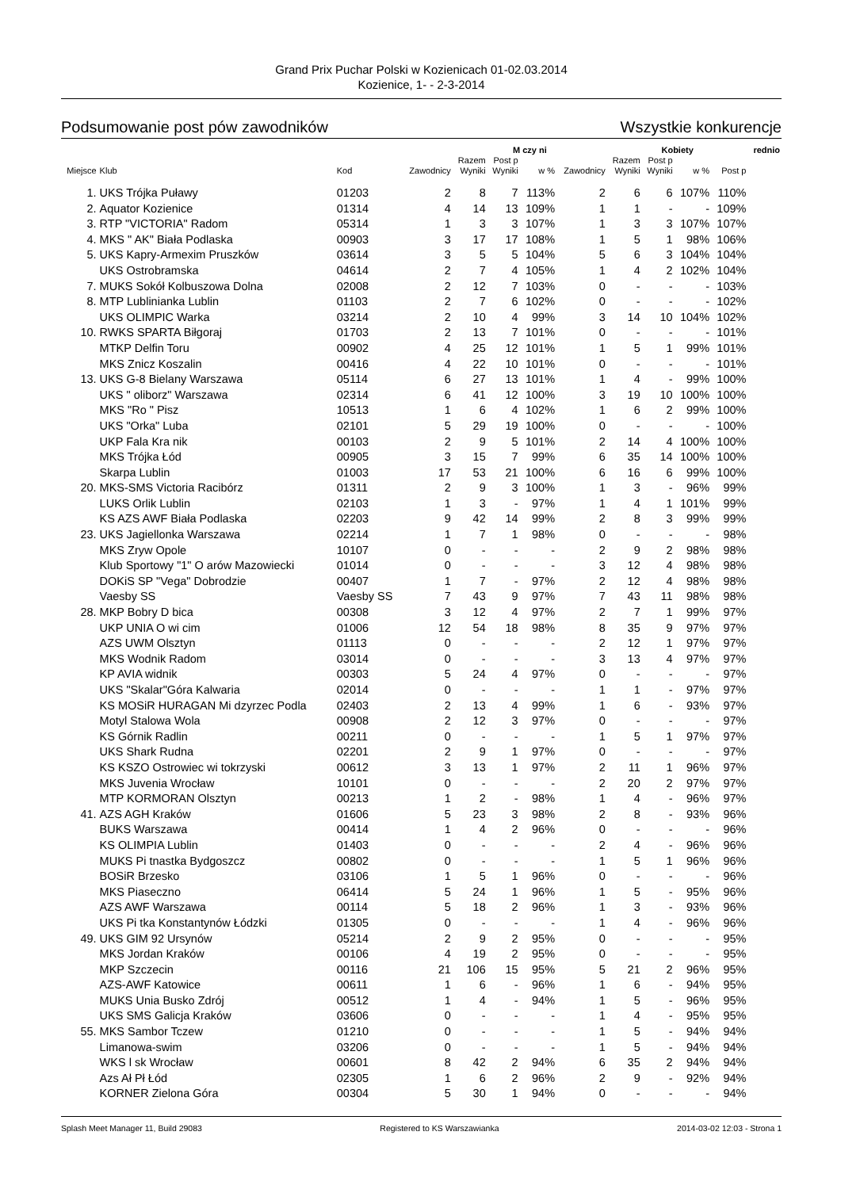Grand Prix Puchar Polski w Kozienicach 01-02.03.2014
Kozienice, 1- - 2-3-2014
Podsumowanie post pów zawodników Wszystkie konkurencje
| | | | | M czy ni | | | | Kobiety | | | | rednio |
| --- | --- | --- | --- | --- | --- | --- | --- | --- | --- | --- | --- | --- |
| Miejsce | Klub | Kod | Zawodnicy | Razem Wyniki | Post p Wyniki | w % | Zawodnicy | Razem Wyniki | Post p Wyniki | w % | Post p | |
| 1. | UKS Trójka Puławy | 01203 | 2 | 8 | 7 | 113% | 2 | 6 | 6 | 107% | 110% | |
| 2. | Aquator Kozienice | 01314 | 4 | 14 | 13 | 109% | 1 | 1 | - | - | 109% | |
| 3. | RTP "VICTORIA" Radom | 05314 | 1 | 3 | 3 | 107% | 1 | 3 | 3 | 107% | 107% | |
| 4. | MKS " AK" Biała Podlaska | 00903 | 3 | 17 | 17 | 108% | 1 | 5 | 1 | 98% | 106% | |
| 5. | UKS Kapry-Armexim Pruszków | 03614 | 3 | 5 | 5 | 104% | 5 | 6 | 3 | 104% | 104% | |
| | UKS Ostrobramska | 04614 | 2 | 7 | 4 | 105% | 1 | 4 | 2 | 102% | 104% | |
| 7. | MUKS Sokół Kolbuszowa Dolna | 02008 | 2 | 12 | 7 | 103% | 0 | - | - | - | 103% | |
| 8. | MTP Lublinianka Lublin | 01103 | 2 | 7 | 6 | 102% | 0 | - | - | - | 102% | |
| | UKS OLIMPIC Warka | 03214 | 2 | 10 | 4 | 99% | 3 | 14 | 10 | 104% | 102% | |
| 10. | RWKS SPARTA Biłgoraj | 01703 | 2 | 13 | 7 | 101% | 0 | - | - | - | 101% | |
| | MTKP Delfin Toru | 00902 | 4 | 25 | 12 | 101% | 1 | 5 | 1 | 99% | 101% | |
| | MKS Znicz Koszalin | 00416 | 4 | 22 | 10 | 101% | 0 | - | - | - | 101% | |
| 13. | UKS G-8 Bielany Warszawa | 05114 | 6 | 27 | 13 | 101% | 1 | 4 | - | 99% | 100% | |
| | UKS " oliborz" Warszawa | 02314 | 6 | 41 | 12 | 100% | 3 | 19 | 10 | 100% | 100% | |
| | MKS "Ro " Pisz | 10513 | 1 | 6 | 4 | 102% | 1 | 6 | 2 | 99% | 100% | |
| | UKS "Orka" Luba | 02101 | 5 | 29 | 19 | 100% | 0 | - | - | - | 100% | |
| | UKP Fala Kra nik | 00103 | 2 | 9 | 5 | 101% | 2 | 14 | 4 | 100% | 100% | |
| | MKS Trójka Łód | 00905 | 3 | 15 | 7 | 99% | 6 | 35 | 14 | 100% | 100% | |
| | Skarpa Lublin | 01003 | 17 | 53 | 21 | 100% | 6 | 16 | 6 | 99% | 100% | |
| 20. | MKS-SMS Victoria Racibórz | 01311 | 2 | 9 | 3 | 100% | 1 | 3 | - | 96% | 99% | |
| | LUKS Orlik Lublin | 02103 | 1 | 3 | - | 97% | 1 | 4 | 1 | 101% | 99% | |
| | KS AZS AWF Biała Podlaska | 02203 | 9 | 42 | 14 | 99% | 2 | 8 | 3 | 99% | 99% | |
| 23. | UKS Jagiellonka Warszawa | 02214 | 1 | 7 | 1 | 98% | 0 | - | - | - | 98% | |
| | MKS Zryw Opole | 10107 | 0 | - | - | - | 2 | 9 | 2 | 98% | 98% | |
| | Klub Sportowy "1" O arów Mazowiecki | 01014 | 0 | - | - | - | 3 | 12 | 4 | 98% | 98% | |
| | DOKiS SP "Vega" Dobrodzie | 00407 | 1 | 7 | - | 97% | 2 | 12 | 4 | 98% | 98% | |
| | Vaesby SS | Vaesby SS | 7 | 43 | 9 | 97% | 7 | 43 | 11 | 98% | 98% | |
| 28. | MKP Bobry D bica | 00308 | 3 | 12 | 4 | 97% | 2 | 7 | 1 | 99% | 97% | |
| | UKP UNIA O wi cim | 01006 | 12 | 54 | 18 | 98% | 8 | 35 | 9 | 97% | 97% | |
| | AZS UWM Olsztyn | 01113 | 0 | - | - | - | 2 | 12 | 1 | 97% | 97% | |
| | MKS Wodnik Radom | 03014 | 0 | - | - | - | 3 | 13 | 4 | 97% | 97% | |
| | KP AVIA widnik | 00303 | 5 | 24 | 4 | 97% | 0 | - | - | - | 97% | |
| | UKS "Skalar"Góra Kalwaria | 02014 | 0 | - | - | - | 1 | 1 | - | 97% | 97% | |
| | KS MOSiR HURAGAN Mi dzyrzec Podla | 02403 | 2 | 13 | 4 | 99% | 1 | 6 | - | 93% | 97% | |
| | Motyl Stalowa Wola | 00908 | 2 | 12 | 3 | 97% | 0 | - | - | - | 97% | |
| | KS Górnik Radlin | 00211 | 0 | - | - | - | 1 | 5 | 1 | 97% | 97% | |
| | UKS Shark Rudna | 02201 | 2 | 9 | 1 | 97% | 0 | - | - | - | 97% | |
| | KS KSZO Ostrowiec wi tokrzyski | 00612 | 3 | 13 | 1 | 97% | 2 | 11 | 1 | 96% | 97% | |
| | MKS Juvenia Wrocław | 10101 | 0 | - | - | - | 2 | 20 | 2 | 97% | 97% | |
| | MTP KORMORAN Olsztyn | 00213 | 1 | 2 | - | 98% | 1 | 4 | - | 96% | 97% | |
| 41. | AZS AGH Kraków | 01606 | 5 | 23 | 3 | 98% | 2 | 8 | - | 93% | 96% | |
| | BUKS Warszawa | 00414 | 1 | 4 | 2 | 96% | 0 | - | - | - | 96% | |
| | KS OLIMPIA Lublin | 01403 | 0 | - | - | - | 2 | 4 | - | 96% | 96% | |
| | MUKS Pi tnastka Bydgoszcz | 00802 | 0 | - | - | - | 1 | 5 | 1 | 96% | 96% | |
| | BOSiR Brzesko | 03106 | 1 | 5 | 1 | 96% | 0 | - | - | - | 96% | |
| | MKS Piaseczno | 06414 | 5 | 24 | 1 | 96% | 1 | 5 | - | 95% | 96% | |
| | AZS AWF Warszawa | 00114 | 5 | 18 | 2 | 96% | 1 | 3 | - | 93% | 96% | |
| | UKS Pi tka Konstantynów Łódzki | 01305 | 0 | - | - | - | 1 | 4 | - | 96% | 96% | |
| 49. | UKS GIM 92 Ursynów | 05214 | 2 | 9 | 2 | 95% | 0 | - | - | - | 95% | |
| | MKS Jordan Kraków | 00106 | 4 | 19 | 2 | 95% | 0 | - | - | - | 95% | |
| | MKP Szczecin | 00116 | 21 | 106 | 15 | 95% | 5 | 21 | 2 | 96% | 95% | |
| | AZS-AWF Katowice | 00611 | 1 | 6 | - | 96% | 1 | 6 | - | 94% | 95% | |
| | MUKS Unia Busko Zdrój | 00512 | 1 | 4 | - | 94% | 1 | 5 | - | 96% | 95% | |
| | UKS SMS Galicja Kraków | 03606 | 0 | - | - | - | 1 | 4 | - | 95% | 95% | |
| 55. | MKS Sambor Tczew | 01210 | 0 | - | - | - | 1 | 5 | - | 94% | 94% | |
| | Limanowa-swim | 03206 | 0 | - | - | - | 1 | 5 | - | 94% | 94% | |
| | WKS l sk Wrocław | 00601 | 8 | 42 | 2 | 94% | 6 | 35 | 2 | 94% | 94% | |
| | Azs Ał Pł Łód | 02305 | 1 | 6 | 2 | 96% | 2 | 9 | - | 92% | 94% | |
| | KORNER Zielona Góra | 00304 | 5 | 30 | 1 | 94% | 0 | - | - | - | 94% | |
Splash Meet Manager 11, Build 29083 Registered to KS Warszawianka 2014-03-02 12:03 - Strona 1